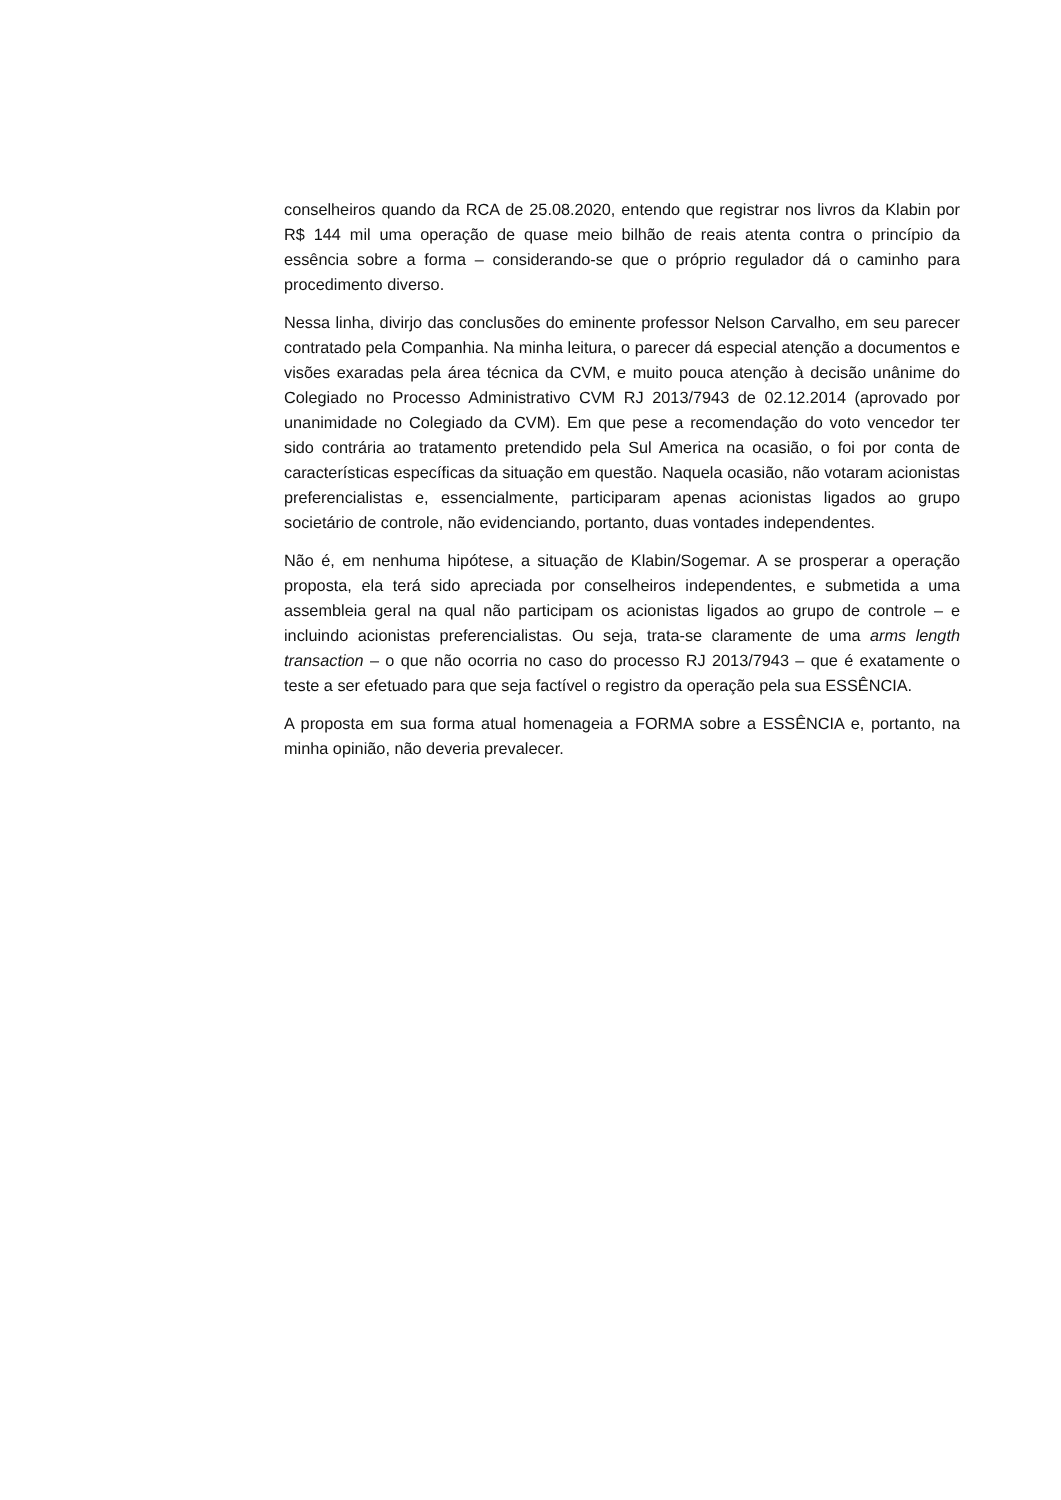conselheiros quando da RCA de 25.08.2020, entendo que registrar nos livros da Klabin por R$ 144 mil uma operação de quase meio bilhão de reais atenta contra o princípio da essência sobre a forma – considerando-se que o próprio regulador dá o caminho para procedimento diverso.
Nessa linha, divirjo das conclusões do eminente professor Nelson Carvalho, em seu parecer contratado pela Companhia. Na minha leitura, o parecer dá especial atenção a documentos e visões exaradas pela área técnica da CVM, e muito pouca atenção à decisão unânime do Colegiado no Processo Administrativo CVM RJ 2013/7943 de 02.12.2014 (aprovado por unanimidade no Colegiado da CVM). Em que pese a recomendação do voto vencedor ter sido contrária ao tratamento pretendido pela Sul America na ocasião, o foi por conta de características específicas da situação em questão. Naquela ocasião, não votaram acionistas preferencialistas e, essencialmente, participaram apenas acionistas ligados ao grupo societário de controle, não evidenciando, portanto, duas vontades independentes.
Não é, em nenhuma hipótese, a situação de Klabin/Sogemar. A se prosperar a operação proposta, ela terá sido apreciada por conselheiros independentes, e submetida a uma assembleia geral na qual não participam os acionistas ligados ao grupo de controle – e incluindo acionistas preferencialistas. Ou seja, trata-se claramente de uma arms length transaction – o que não ocorria no caso do processo RJ 2013/7943 – que é exatamente o teste a ser efetuado para que seja factível o registro da operação pela sua ESSÊNCIA.
A proposta em sua forma atual homenageia a FORMA sobre a ESSÊNCIA e, portanto, na minha opinião, não deveria prevalecer.